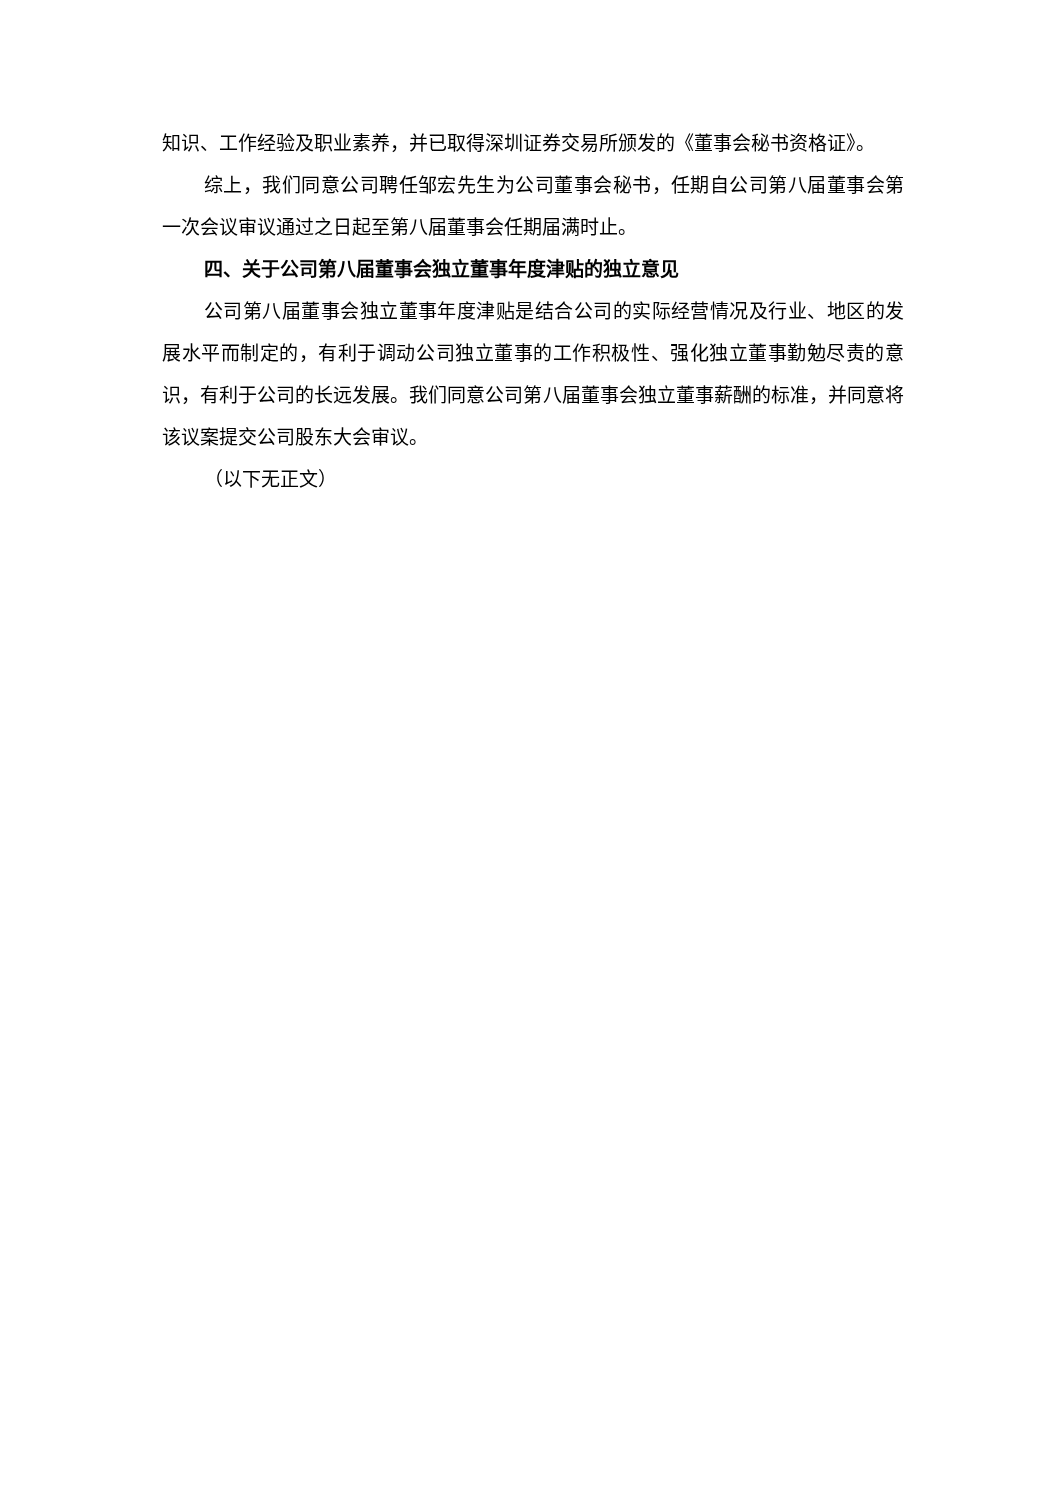知识、工作经验及职业素养，并已取得深圳证券交易所颁发的《董事会秘书资格证》。
综上，我们同意公司聘任邹宏先生为公司董事会秘书，任期自公司第八届董事会第一次会议审议通过之日起至第八届董事会任期届满时止。
四、关于公司第八届董事会独立董事年度津贴的独立意见
公司第八届董事会独立董事年度津贴是结合公司的实际经营情况及行业、地区的发展水平而制定的，有利于调动公司独立董事的工作积极性、强化独立董事勤勉尽责的意识，有利于公司的长远发展。我们同意公司第八届董事会独立董事薪酬的标准，并同意将该议案提交公司股东大会审议。
（以下无正文）